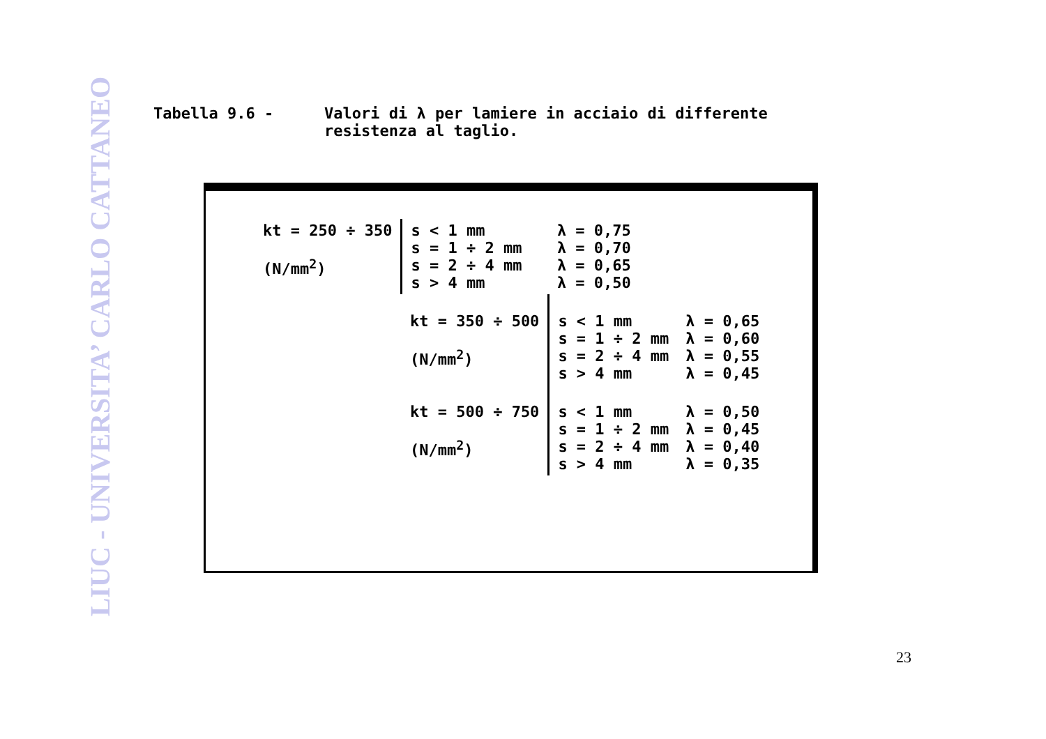LIUC - UNIVERSITA’ CARLO CATTANEO
Tabella 9.6 - Valori di λ per lamiere in acciaio di differente
resistenza al taglio.
| kt = 250 ÷ 350 (N/mm<sup>2</sup>) | s < 1 mm s = 1 ÷ 2 mm s = 2 ÷ 4 mm s > 4 mm | λ = 0,75 λ = 0,70 λ = 0,65 λ = 0,50 | |
| | kt = 350 ÷ 500 (N/mm<sup>2</sup>) | s < 1 mm s = 1 ÷ 2 mm s = 2 ÷ 4 mm s > 4 mm | λ = 0,65 λ = 0,60 λ = 0,55 λ = 0,45 |
| | kt = 500 ÷ 750 (N/mm<sup>2</sup>) | s < 1 mm s = 1 ÷ 2 mm s = 2 ÷ 4 mm s > 4 mm | λ = 0,50 λ = 0,45 λ = 0,40 λ = 0,35 |
23